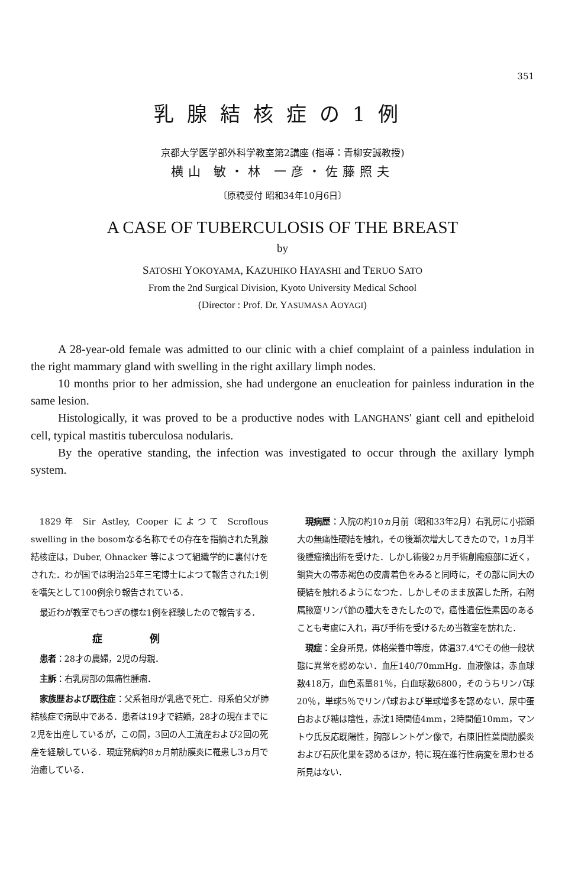351
乳腺結核症の1例
京都大学医学部外科学教室第2講座 (指導：青柳安誠教授)
横山 敏・林 一彦・佐藤照夫
〔原稿受付 昭和34年10月6日〕
A CASE OF TUBERCULOSIS OF THE BREAST
by
SATOSHI YOKOYAMA, KAZUHIKO HAYASHI and TERUO SATO
From the 2nd Surgical Division, Kyoto University Medical School
(Director : Prof. Dr. YASUMASA AOYAGI)
A 28-year-old female was admitted to our clinic with a chief complaint of a painless indulation in the right mammary gland with swelling in the right axillary limph nodes.
10 months prior to her admission, she had undergone an enucleation for painless induration in the same lesion.
Histologically, it was proved to be a productive nodes with LANGHANS' giant cell and epitheloid cell, typical mastitis tuberculosa nodularis.
By the operative standing, the infection was investigated to occur through the axillary lymph system.
1829年 Sir Astley, Cooper によつて Scroflous swelling in the bosomなる名称でその存在を指摘された乳腺結核症は，Duber, Ohnacker 等によつて組織学的に裏付けをされた．わが国では明治25年三宅博士によつて報告された1例を嚆矢として100例余り報告されている．
最近わが教室でもつぎの様な1例を経験したので報告する．
症例
患者：28才の農婦，2児の母親．
主訴：右乳房部の無痛性腫瘤．
家族歴および既往症：父系祖母が乳癌で死亡．母系伯父が肺結核症で病臥中である．患者は19才で結婚，28才の現在までに2児を出産しているが，この間，3回の人工流産および2回の死産を経験している．現症発病約8ヵ月前肋膜炎に罹患し3ヵ月で治癒している．
現病歴：入院の約10ヵ月前（昭和33年2月）右乳房に小指頭大の無痛性硬結を触れ，その後漸次増大してきたので，1ヵ月半後腫瘤摘出術を受けた．しかし術後2ヵ月手術創瘢痕部に近く，銅貨大の帯赤褐色の皮膚着色をみると同時に，その部に同大の硬結を触れるようになつた．しかしそのまま放置した所，右附属腋窩リンパ節の腫大をきたしたので，癌性遺伝性素因のあることも考慮に入れ，再び手術を受けるため当教室を訪れた．
現症：全身所見，体格栄養中等度，体温37.4℃その他一般状態に異常を認めない．血圧140/70mmHg．血液像は，赤血球数418万，血色素量81％，白血球数6800，そのうちリンパ球20％，単球5％でリンパ球および単球増多を認めない．尿中蛋白および糖は陰性，赤沈1時間値4mm，2時間値10mm，マントウ氏反応既陽性，胸部レントゲン像で，右陳旧性葉間肋膜炎および石灰化巣を認めるほか，特に現在進行性病変を思わせる所見はない．